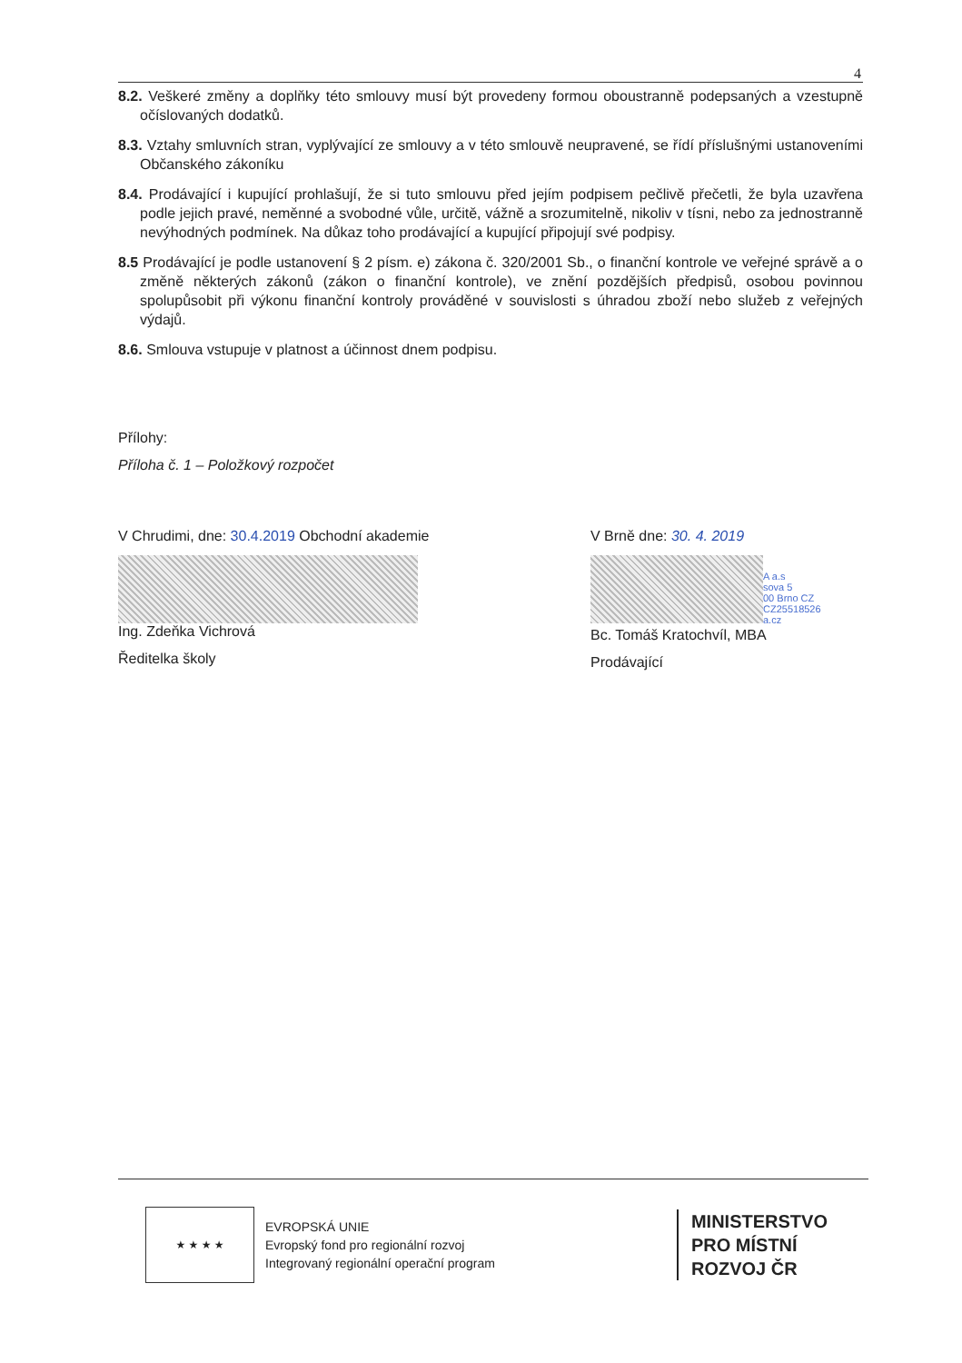4
8.2. Veškeré změny a doplňky této smlouvy musí být provedeny formou oboustranně podepsaných a vzestupně očíslovaných dodatků.
8.3. Vztahy smluvních stran, vyplývající ze smlouvy a v této smlouvě neupravené, se řídí příslušnými ustanoveními Občanského zákoníku
8.4. Prodávající i kupující prohlašují, že si tuto smlouvu před jejím podpisem pečlivě přečetli, že byla uzavřena podle jejich pravé, neměnné a svobodné vůle, určitě, vážně a srozumitelně, nikoliv v tísni, nebo za jednostranně nevýhodných podmínek. Na důkaz toho prodávající a kupující připojují své podpisy.
8.5 Prodávající je podle ustanovení § 2 písm. e) zákona č. 320/2001 Sb., o finanční kontrole ve veřejné správě a o změně některých zákonů (zákon o finanční kontrole), ve znění pozdějších předpisů, osobou povinnou spolupůsobit při výkonu finanční kontroly prováděné v souvislosti s úhradou zboží nebo služeb z veřejných výdajů.
8.6. Smlouva vstupuje v platnost a účinnost dnem podpisu.
Přílohy:
Příloha č. 1 – Položkový rozpočet
V Chrudimi, dne: 30.4.2019 Obchodní akademie
Ing. Zdeňka Vichrová
Ředitelka školy
V Brně dne: 30. 4. 2019
A a.s
sova 5
00 Brno CZ
CZ25518526
a.cz
Bc. Tomáš Kratochvíl, MBA
Prodávající
★ ★ ★ ★
EVROPSKÁ UNIE
Evropský fond pro regionální rozvoj
Integrovaný regionální operační program
MINISTERSTVO
PRO MÍSTNÍ
ROZVOJ ČR